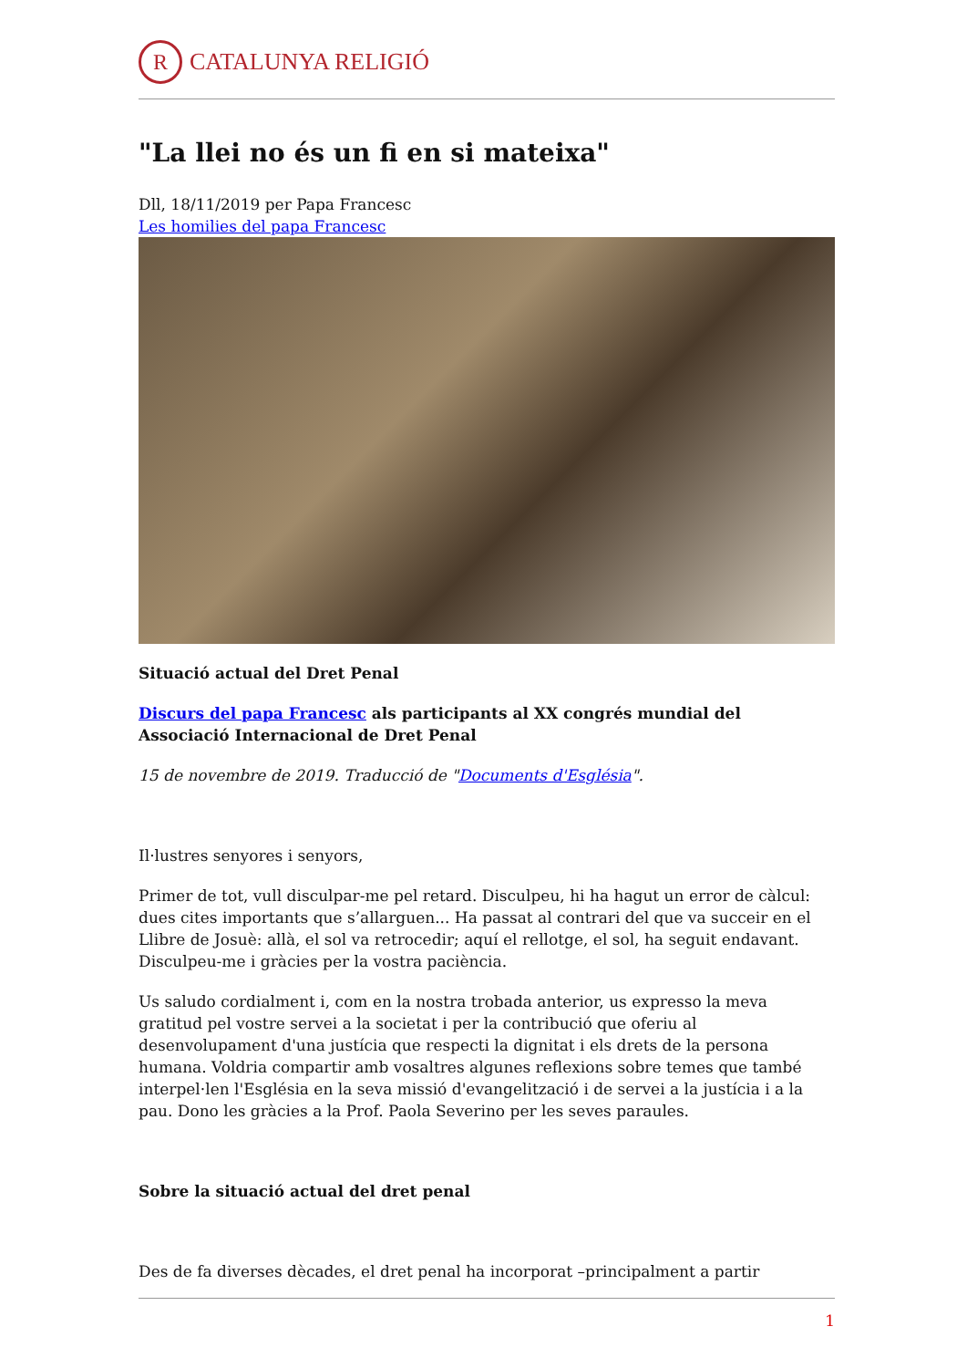R
CATALUNYA RELIGIÓ
"La llei no és un fi en si mateixa"
Dll, 18/11/2019 per Papa Francesc
Les homilies del papa Francesc
Situació actual del Dret Penal
Discurs del papa Francesc als participants al XX congrés mundial del Associació Internacional de Dret Penal
15 de novembre de 2019. Traducció de "Documents d'Església".
Il·lustres senyores i senyors,
Primer de tot, vull disculpar-me pel retard. Disculpeu, hi ha hagut un error de càlcul: dues cites importants que s’allarguen... Ha passat al contrari del que va succeir en el Llibre de Josuè: allà, el sol va retrocedir; aquí el rellotge, el sol, ha seguit endavant. Disculpeu-me i gràcies per la vostra paciència.
Us saludo cordialment i, com en la nostra trobada anterior, us expresso la meva gratitud pel vostre servei a la societat i per la contribució que oferiu al desenvolupament d'una justícia que respecti la dignitat i els drets de la persona humana. Voldria compartir amb vosaltres algunes reflexions sobre temes que també interpel·len l'Església en la seva missió d'evangelització i de servei a la justícia i a la pau. Dono les gràcies a la Prof. Paola Severino per les seves paraules.
Sobre la situació actual del dret penal
Des de fa diverses dècades, el dret penal ha incorporat –principalment a partir
1